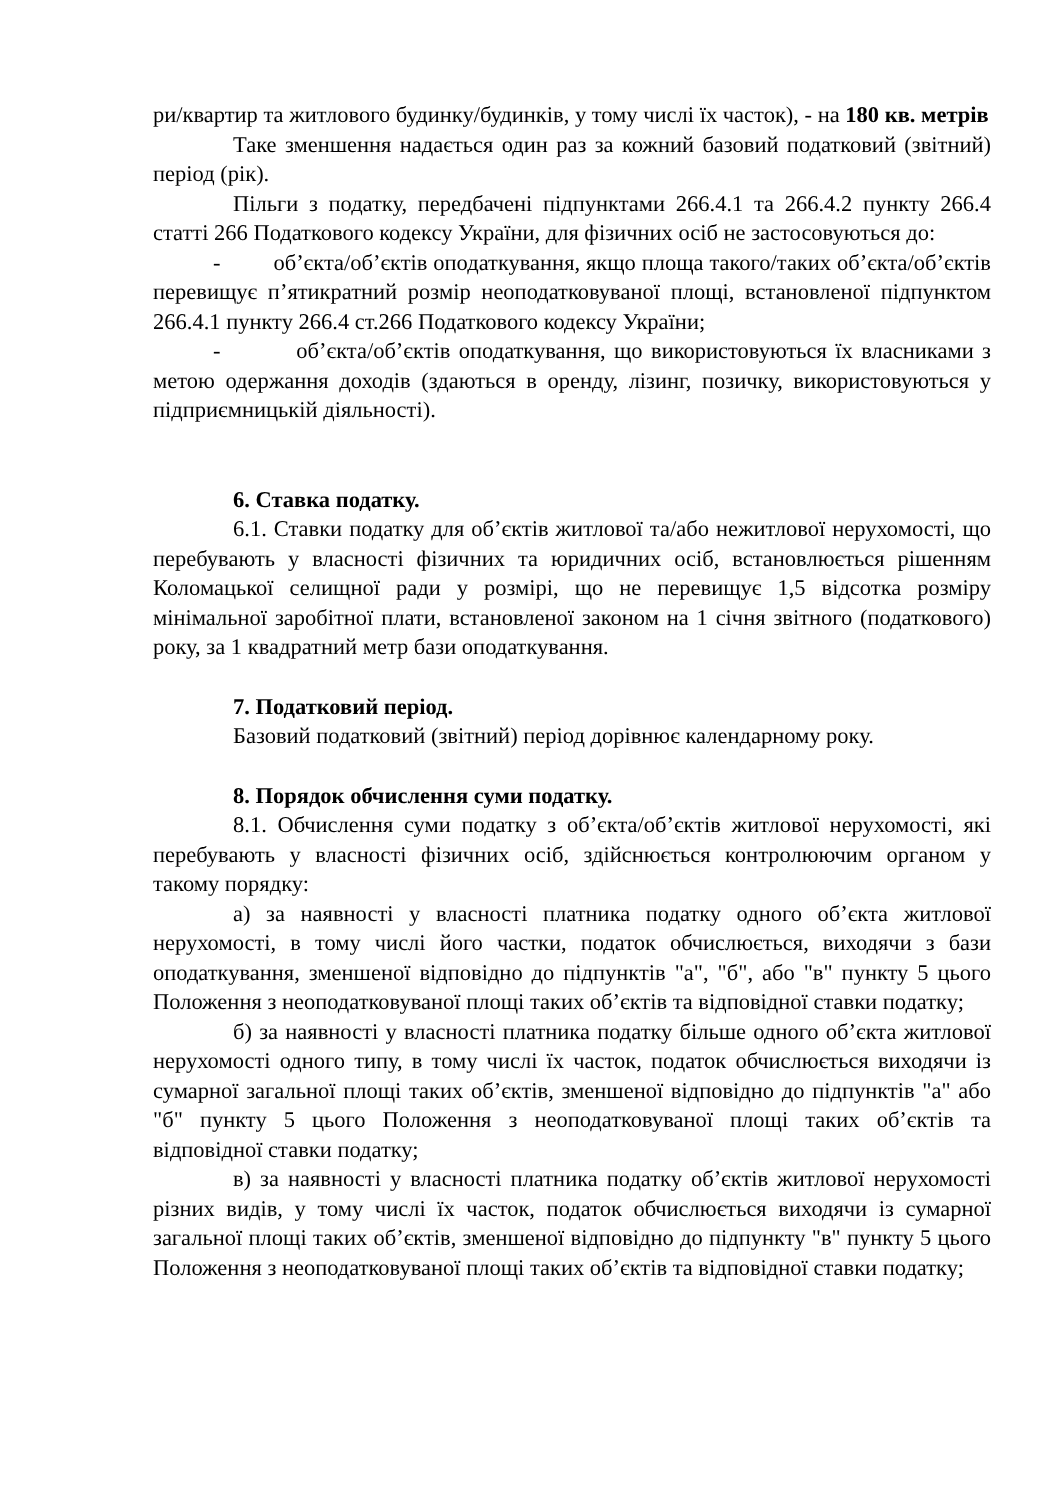ри/квартир та житлового будинку/будинків, у тому числі їх часток), - на 180 кв. метрів
Таке зменшення надається один раз за кожний базовий податковий (звітний) період (рік).
Пільги з податку, передбачені підпунктами 266.4.1 та 266.4.2 пункту 266.4 статті 266 Податкового кодексу України, для фізичних осіб не застосовуються до:
- об’єкта/об’єктів оподаткування, якщо площа такого/таких об’єкта/об’єктів перевищує п’ятикратний розмір неоподатковуваної площі, встановленої підпунктом 266.4.1 пункту 266.4 ст.266 Податкового кодексу України;
- об’єкта/об’єктів оподаткування, що використовуються їх власниками з метою одержання доходів (здаються в оренду, лізинг, позичку, використовуються у підприємницькій діяльності).
6. Ставка податку.
6.1. Ставки податку для об’єктів житлової та/або нежитлової нерухомості, що перебувають у власності фізичних та юридичних осіб, встановлюється рішенням Коломацької селищної ради у розмірі, що не перевищує 1,5 відсотка розміру мінімальної заробітної плати, встановленої законом на 1 січня звітного (податкового) року, за 1 квадратний метр бази оподаткування.
7. Податковий період.
Базовий податковий (звітний) період дорівнює календарному року.
8. Порядок обчислення суми податку.
8.1. Обчислення суми податку з об’єкта/об’єктів житлової нерухомості, які перебувають у власності фізичних осіб, здійснюється контролюючим органом у такому порядку:
а) за наявності у власності платника податку одного об’єкта житлової нерухомості, в тому числі його частки, податок обчислюється, виходячи з бази оподаткування, зменшеної відповідно до підпунктів "а", "б", або "в" пункту 5 цього Положення з неоподатковуваної площі таких об’єктів та відповідної ставки податку;
б) за наявності у власності платника податку більше одного об’єкта житлової нерухомості одного типу, в тому числі їх часток, податок обчислюється виходячи із сумарної загальної площі таких об’єктів, зменшеної відповідно до підпунктів "а" або "б" пункту 5 цього Положення з неоподатковуваної площі таких об’єктів та відповідної ставки податку;
в) за наявності у власності платника податку об’єктів житлової нерухомості різних видів, у тому числі їх часток, податок обчислюється виходячи із сумарної загальної площі таких об’єктів, зменшеної відповідно до підпункту "в" пункту 5 цього Положення з неоподатковуваної площі таких об’єктів та відповідної ставки податку;